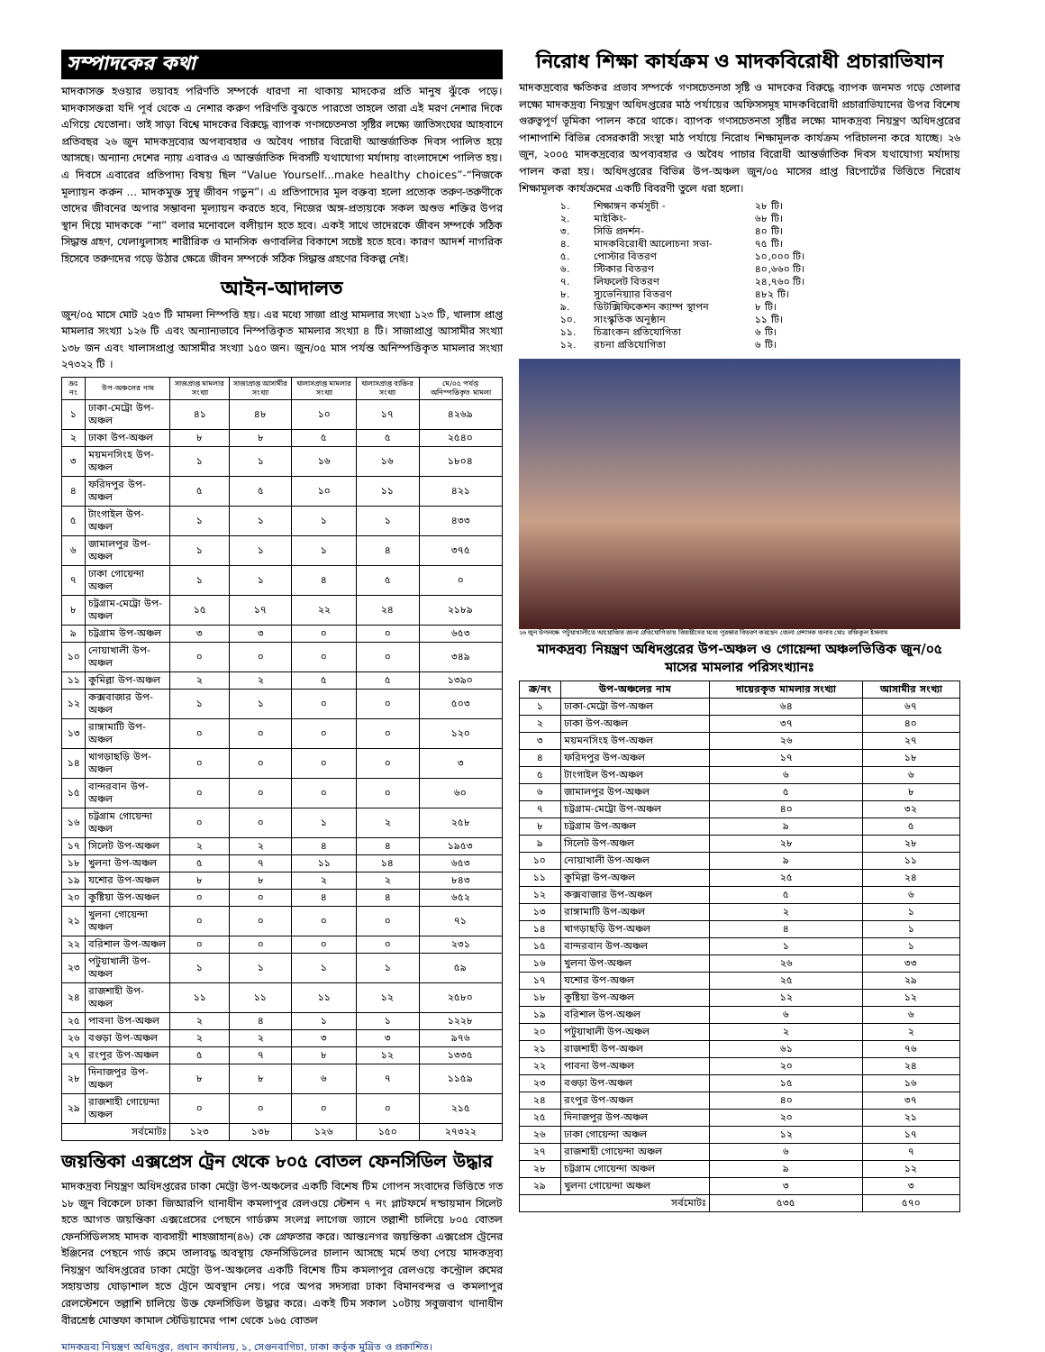সম্পাদকের কথা
মাদকাসক্ত হওয়ার ভয়াবহ পরিণতি সম্পর্কে ধারণা না থাকায় মাদকের প্রতি মানুষ ঝুঁকে পড়ে। মাদকাসক্তরা যদি পূর্ব থেকে এ নেশার করুণ পরিণতি বুঝতে পারতো তাহলে তারা এই মরণ নেশার দিকে এগিয়ে যেতোনা। তাই সাড়া বিশ্বে মাদকের বিরুদ্ধে ব্যাপক গণসচেতনতা সৃষ্টির লক্ষ্যে জাতিসংঘের আহবানে প্রতিবছর ২৬ জুন মাদকদ্রব্যের অপব্যবহার ও অবৈধ পাচার বিরোধী আন্তর্জাতিক দিবস পালিত হয়ে আসছে। অন্যান্য দেশের ন্যায় এবারও এ আন্তর্জাতিক দিবসটি যথাযোগ্য মর্যাদায় বাংলাদেশে পালিত হয়। এ দিবসে এবারের প্রতিপাদ্য বিষয় ছিল “Value Yourself...make healthy choices”-“নিজকে মূল্যায়ন করুন ... মাদকমুক্ত সুস্থ জীবন গড়ুন”। এ প্রতিপাদ্যের মূল বক্তব্য হলো প্রত্যেক তরুণ-তরুণীকে তাদের জীবনের অপার সম্ভাবনা মূল্যায়ন করতে হবে, নিজের অঙ্গ-প্রত্যয়কে সকল অশুভ শক্তির উপর স্থান দিয়ে মাদককে “না” বলার মনোবলে বলীয়ান হতে হবে। একই সাথে তাদেরকে জীবন সম্পর্কে সঠিক সিদ্ধান্ত গ্রহণ, খেলাধুলাসহ শারীরিক ও মানসিক গুণাবলির বিকাশে সচেষ্ট হতে হবে। কারণ আদর্শ নাগরিক হিসেবে তরুণদের গড়ে উঠার ক্ষেত্রে জীবন সম্পর্কে সঠিক সিদ্ধান্ত গ্রহণের বিকল্প নেই।
আইন-আদালত
জুন/০৫ মাসে মোট ২৫৩ টি মামলা নিস্পত্তি হয়। এর মধ্যে সাজা প্রাপ্ত মামলার সংখ্যা ১২৩ টি, খালাস প্রাপ্ত মামলার সংখ্যা ১২৬ টি এবং অন্যান্যভাবে নিস্পত্তিকৃত মামলার সংখ্যা ৪ টি। সাজাপ্রাপ্ত আসামীর সংখ্যা ১৩৮ জন এবং খালাসপ্রাপ্ত আসামীর সংখ্যা ১৫০ জন। জুন/০৫ মাস পর্যন্ত অনিস্পত্তিকৃত মামলার সংখ্যা ২৭৩২২ টি ।
| ক্রঃ নং | উপ-অঞ্চলের নাম | সাজপ্রাপ্ত মামলার সংখ্যা | সাজাপ্রাপ্ত আসামীর সংখ্যা | খালাসপ্রাপ্ত মামলার সংখ্যা | খালাসপ্রাপ্ত ব্যক্তির সংখ্যা | মে/০৫ পর্যন্ত অনিস্পত্তিকৃত মামলা |
| --- | --- | --- | --- | --- | --- | --- |
| ১ | ঢাকা-মেট্রো উপ-অঞ্চল | ৪১ | ৪৮ | ১০ | ১৭ | ৪২৬৯ |
| ২ | ঢাকা উপ-অঞ্চল | ৮ | ৮ | ৫ | ৫ | ২৫৪০ |
| ৩ | ময়মনসিংহ উপ-অঞ্চল | ১ | ১ | ১৬ | ১৬ | ১৮০৪ |
| ৪ | ফরিদপুর উপ-অঞ্চল | ৫ | ৫ | ১০ | ১১ | ৪২১ |
| ৫ | টাংগাইল উপ-অঞ্চল | ১ | ১ | ১ | ১ | ৪৩৩ |
| ৬ | জামালপুর উপ-অঞ্চল | ১ | ১ | ১ | ৪ | ৩৭৫ |
| ৭ | ঢাকা গোয়েন্দা অঞ্চল | ১ | ১ | ৪ | ৫ | ০ |
| ৮ | চট্রগ্রাম-মেট্রো উপ-অঞ্চল | ১৫ | ১৭ | ২২ | ২৪ | ২১৮৯ |
| ৯ | চট্রগ্রাম উপ-অঞ্চল | ৩ | ৩ | ০ | ০ | ৬৫৩ |
| ১০ | নোয়াখালী উপ-অঞ্চল | ০ | ০ | ০ | ০ | ৩৪৯ |
| ১১ | কুমিল্লা উপ-অঞ্চল | ২ | ২ | ৫ | ৫ | ১৩৯০ |
| ১২ | কক্সবাজার উপ-অঞ্চল | ১ | ১ | ০ | ০ | ৫০৩ |
| ১৩ | রাঙ্গামাটি উপ-অঞ্চল | ০ | ০ | ০ | ০ | ১২০ |
| ১৪ | খাগড়াছড়ি উপ-অঞ্চল | ০ | ০ | ০ | ০ | ৩ |
| ১৫ | বান্দরবান উপ-অঞ্চল | ০ | ০ | ০ | ০ | ৬০ |
| ১৬ | চট্টগ্রাম গোয়েন্দা অঞ্চল | ০ | ০ | ১ | ২ | ২৫৮ |
| ১৭ | সিলেট উপ-অঞ্চল | ২ | ২ | ৪ | ৪ | ১৯৫৩ |
| ১৮ | খুলনা উপ-অঞ্চল | ৫ | ৭ | ১১ | ১৪ | ৬৫৩ |
| ১৯ | যশোর উপ-অঞ্চল | ৮ | ৮ | ২ | ২ | ৮৪৩ |
| ২০ | কুষ্টিয়া উপ-অঞ্চল | ০ | ০ | ৪ | ৪ | ৬৫২ |
| ২১ | খুলনা গোয়েন্দা অঞ্চল | ০ | ০ | ০ | ০ | ৭১ |
| ২২ | বরিশাল উপ-অঞ্চল | ০ | ০ | ০ | ০ | ২৩১ |
| ২৩ | পটুয়াখালী উপ-অঞ্চল | ১ | ১ | ১ | ১ | ৫৯ |
| ২৪ | রাজশাহী উপ-অঞ্চল | ১১ | ১১ | ১১ | ১২ | ২৫৮০ |
| ২৫ | পাবনা উপ-অঞ্চল | ২ | ৪ | ১ | ১ | ১২২৮ |
| ২৬ | বগুড়া উপ-অঞ্চল | ২ | ২ | ৩ | ৩ | ৯৭৬ |
| ২৭ | রংপুর উপ-অঞ্চল | ৫ | ৭ | ৮ | ১২ | ১৩৩৫ |
| ২৮ | দিনাজপুর উপ-অঞ্চল | ৮ | ৮ | ৬ | ৭ | ১১৫৯ |
| ২৯ | রাজশাহী গোয়েন্দা অঞ্চল | ০ | ০ | ০ | ০ | ২১৫ |
| সর্বমোটঃ | | ১২৩ | ১৩৮ | ১২৬ | ১৫০ | ২৭৩২২ |
জয়ন্তিকা এক্সপ্রেস ট্রেন থেকে ৮০৫ বোতল ফেনসিডিল উদ্ধার
মাদকদ্রব্য নিয়ন্ত্রণ অধিদপ্তরের ঢাকা মেট্রো উপ-অঞ্চলের একটি বিশেষ টিম গোপন সংবাদের ভিত্তিতে গত ১৮ জুন বিকেলে ঢাকা জিআরপি থানাধীন কমলাপুর রেলওয়ে স্টেশন ৭ নং প্লাটফর্মে দন্ডায়মান সিলেট হতে আগত জয়ন্তিকা এক্সপ্রেসের পেছনে গার্ডরুম সংলগ্ন লাগেজ ভ্যানে তল্লাশী চালিয়ে ৮০৫ বোতল ফেনসিডিলসহ মাদক ব্যবসায়ী শাহজাহান(৪৬) কে গ্রেফতার করে। আন্তঃনগর জয়ন্তিকা এক্সপ্রেস ট্রেনের ইঞ্জিনের পেছনে গার্ড রুমে তালাবদ্ধ অবস্থায় ফেনসিডিলের চালান আসছে মর্মে তথ্য পেয়ে মাদকদ্রব্য নিয়ন্ত্রণ অধিদপ্তরের ঢাকা মেট্রো উপ-অঞ্চলের একটি বিশেষ টিম কমলাপুর রেলওয়ে কন্ট্রোল রুমের সহায়তায় ঘোড়াশাল হতে ট্রেনে অবস্থান নেয়। পরে অপর সদস্যরা ঢাকা বিমানবন্দর ও কমলাপুর রেলস্টেশনে তল্লাশি চালিয়ে উক্ত ফেনসিডিল উদ্ধার করে। একই টিম সকাল ১০টায় সবুজবাগ থানাধীন বীরশ্রেষ্ঠ মোস্তফা কামাল স্টেডিয়ামের পাশ থেকে ১৬৫ বোতল
নিরোধ শিক্ষা কার্যক্রম ও মাদকবিরোধী প্রচারাভিযান
মাদকদ্রব্যের ক্ষতিকর প্রভাব সম্পর্কে গণসচেতনতা সৃষ্টি ও মাদকের বিরুদ্ধে ব্যাপক জনমত গড়ে তোলার লক্ষ্যে মাদকদ্রব্য নিয়ন্ত্রণ অধিদপ্তরের মাঠ পর্যায়ের অফিসসমূহ মাদকবিরোধী প্রচারাভিযানের উপর বিশেষ গুরুত্বপূর্ণ ভূমিকা পালন করে থাকে। ব্যাপক গণসচেতনতা সৃষ্টির লক্ষ্যে মাদকদ্রব্য নিয়ন্ত্রণ অধিদপ্তরের পাশাপাশি বিভিন্ন বেসরকারী সংস্থা মাঠ পর্যায়ে নিরোধ শিক্ষামূলক কার্যক্রম পরিচালনা করে যাচ্ছে। ২৬ জুন, ২০০৫ মাদকদ্রব্যের অপব্যবহার ও অবৈধ পাচার বিরোধী আন্তর্জাতিক দিবস যথাযোগ্য মর্যাদায় পালন করা হয়। অধিদপ্তরের বিভিন্ন উপ-অঞ্চল জুন/০৫ মাসের প্রাপ্ত রিপোর্টের ভিত্তিতে নিরোধ শিক্ষামূলক কার্যক্রমের একটি বিবরণী তুলে ধরা হলো।
| ১. | শিক্ষাঙ্গন কর্মসূচী - | ২৮ টি। |
| ২. | মাইকিং- | ৬৮ টি। |
| ৩. | সিডি প্রদর্শন- | ৪০ টি। |
| ৪. | মাদকবিরোধী আলোচনা সভা- | ৭৫ টি। |
| ৫. | পোস্টার বিতরণ | ১০,০০০ টি। |
| ৬. | স্টিকার বিতরণ | ৪০,৬৬০ টি। |
| ৭. | লিফলেট বিতরণ | ২৪,৭৬০ টি। |
| ৮. | স্যুভেনিয়্যার বিতরণ | ৪৮২ টি। |
| ৯. | ডিটক্সিফিকেশন ক্যাম্প স্থাপন | ৮ টি। |
| ১০. | সাংস্কৃতিক অনুষ্ঠান | ১১ টি। |
| ১১. | চিত্রাংকন প্রতিযোগিতা | ৬ টি। |
| ১২. | রচনা প্রতিযোগিতা | ৬ টি। |
২৬ জুন উপলক্ষে পটুয়াখালীতে আয়োজিত রচনা প্রতিযোগিতায় বিজয়ীদের মধ্যে পুরস্কার বিতরণ করছেন জেলা প্রশাসক জনাব মোঃ রফিকুল ইসলাম
মাদকদ্রব্য নিয়ন্ত্রণ অধিদপ্তরের উপ-অঞ্চল ও গোয়েন্দা অঞ্চলভিত্তিক জুন/০৫ মাসের মামলার পরিসংখ্যানঃ
| ক্র/নং | উপ-অঞ্চলের নাম | দায়েরকৃত মামলার সংখ্যা | আসামীর সংখ্যা |
| --- | --- | --- | --- |
| ১ | ঢাকা-মেট্রো উপ-অঞ্চল | ৬৪ | ৬৭ |
| ২ | ঢাকা উপ-অঞ্চল | ৩৭ | ৪০ |
| ৩ | ময়মনসিংহ উপ-অঞ্চল | ২৬ | ২৭ |
| ৪ | ফরিদপুর উপ-অঞ্চল | ১৭ | ১৮ |
| ৫ | টাংগাইল উপ-অঞ্চল | ৬ | ৬ |
| ৬ | জামালপুর উপ-অঞ্চল | ৫ | ৮ |
| ৭ | চট্রগ্রাম-মেট্রো উপ-অঞ্চল | ৪০ | ৩২ |
| ৮ | চট্রগ্রাম উপ-অঞ্চল | ৯ | ৫ |
| ৯ | সিলেট উপ-অঞ্চল | ২৮ | ২৮ |
| ১০ | নোয়াখালী উপ-অঞ্চল | ৯ | ১১ |
| ১১ | কুমিল্লা উপ-অঞ্চল | ২৫ | ২৪ |
| ১২ | কক্সবাজার উপ-অঞ্চল | ৫ | ৬ |
| ১৩ | রাঙ্গামাটি উপ-অঞ্চল | ২ | ১ |
| ১৪ | খাগড়াছড়ি উপ-অঞ্চল | ৪ | ১ |
| ১৫ | বান্দরবান উপ-অঞ্চল | ১ | ১ |
| ১৬ | খুলনা উপ-অঞ্চল | ২৬ | ৩৩ |
| ১৭ | যশোর উপ-অঞ্চল | ২৫ | ২৯ |
| ১৮ | কুষ্টিয়া উপ-অঞ্চল | ১২ | ১২ |
| ১৯ | বরিশাল উপ-অঞ্চল | ৬ | ৬ |
| ২০ | পটুয়াখালী উপ-অঞ্চল | ২ | ২ |
| ২১ | রাজশাহী উপ-অঞ্চল | ৬১ | ৭৬ |
| ২২ | পাবনা উপ-অঞ্চল | ২০ | ২৪ |
| ২৩ | বগুড়া উপ-অঞ্চল | ১৫ | ১৬ |
| ২৪ | রংপুর উপ-অঞ্চল | ৪০ | ৩৭ |
| ২৫ | দিনাজপুর উপ-অঞ্চল | ২০ | ২১ |
| ২৬ | ঢাকা গোয়েন্দা অঞ্চল | ১২ | ১৭ |
| ২৭ | রাজশাহী গোয়েন্দা অঞ্চল | ৬ | ৭ |
| ২৮ | চট্টগ্রাম গোয়েন্দা অঞ্চল | ৯ | ১২ |
| ২৯ | খুলনা গোয়েন্দা অঞ্চল | ৩ | ৩ |
| সর্বমোটঃ | | ৫৩৫ | ৫৭০ |
মাদকদ্রব্য নিয়ন্ত্রণ অধিদপ্তর, প্রধান কার্যালয়, ১, সেগুনবাগিচা, ঢাকা কর্তৃক মুদ্রিত ও প্রকাশিত।